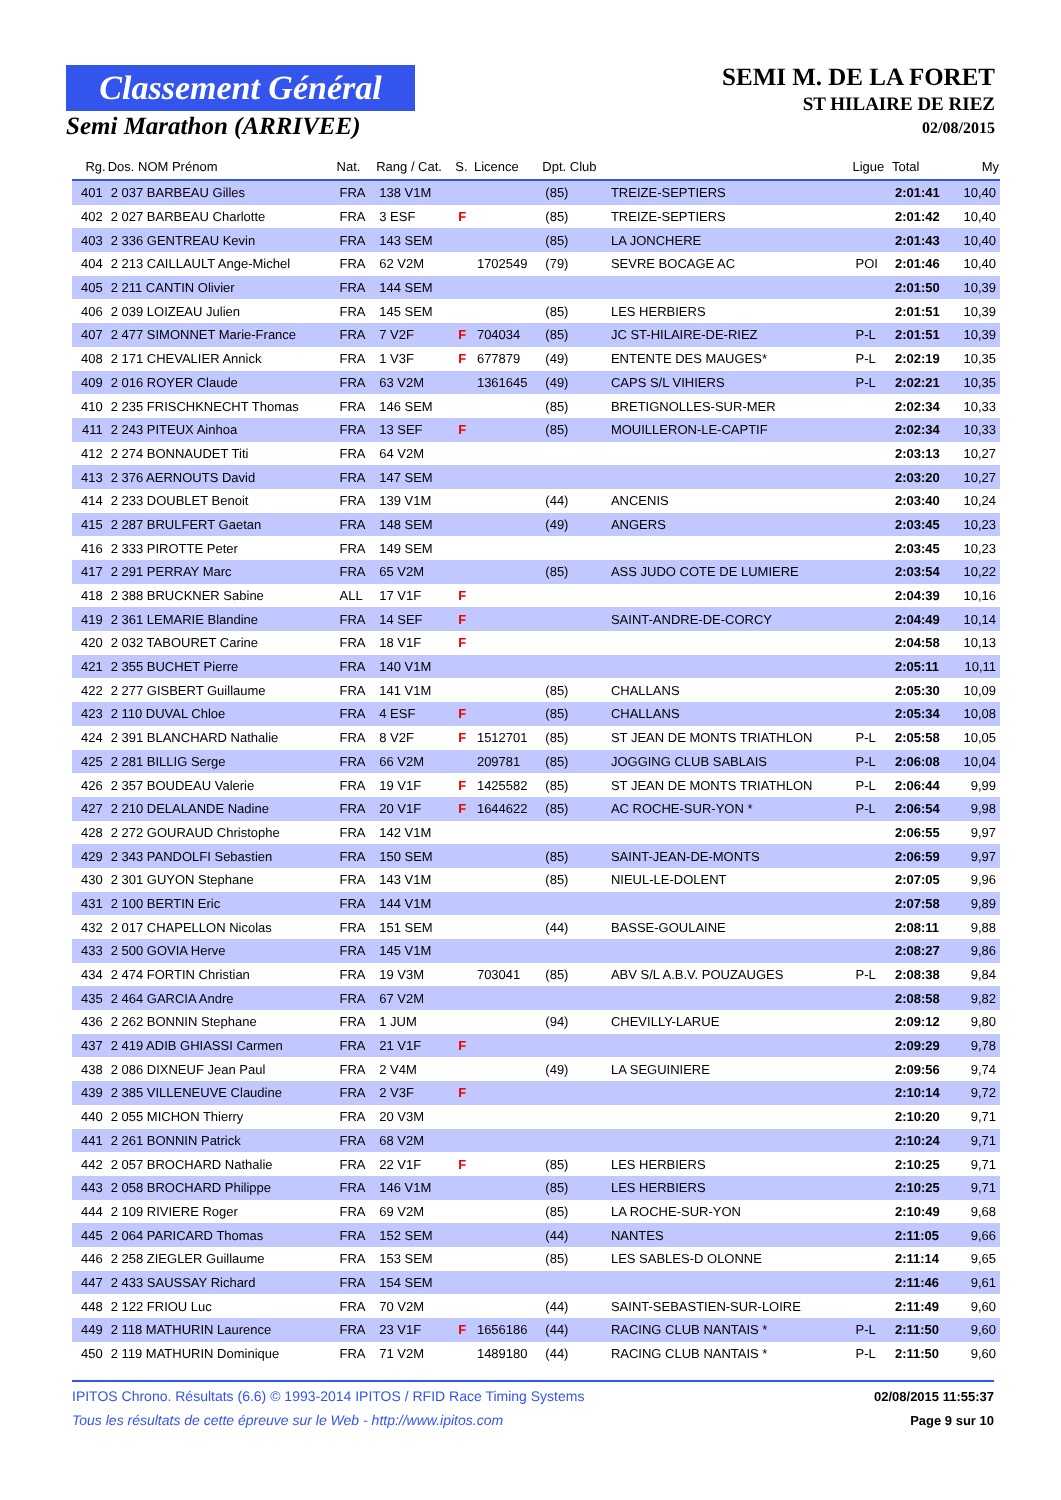Classement Général
Semi Marathon (ARRIVEE)
SEMI M. DE LA FORET
ST HILAIRE DE RIEZ
02/08/2015
| Rg. | Dos. NOM Prénom | Nat. | Rang / Cat. | S. | Licence | Dpt. Club | | Ligue | Total | My |
| --- | --- | --- | --- | --- | --- | --- | --- | --- | --- | --- |
| 401 | 2 037 BARBEAU Gilles | FRA | 138 V1M | | | (85) | TREIZE-SEPTIERS | | 2:01:41 | 10,40 |
| 402 | 2 027 BARBEAU Charlotte | FRA | 3 ESF | F | | (85) | TREIZE-SEPTIERS | | 2:01:42 | 10,40 |
| 403 | 2 336 GENTREAU Kevin | FRA | 143 SEM | | | (85) | LA JONCHERE | | 2:01:43 | 10,40 |
| 404 | 2 213 CAILLAULT Ange-Michel | FRA | 62 V2M | | 1702549 | (79) | SEVRE BOCAGE AC | POI | 2:01:46 | 10,40 |
| 405 | 2 211 CANTIN Olivier | FRA | 144 SEM | | | | | | 2:01:50 | 10,39 |
| 406 | 2 039 LOIZEAU Julien | FRA | 145 SEM | | | (85) | LES HERBIERS | | 2:01:51 | 10,39 |
| 407 | 2 477 SIMONNET Marie-France | FRA | 7 V2F | F | 704034 | (85) | JC ST-HILAIRE-DE-RIEZ | P-L | 2:01:51 | 10,39 |
| 408 | 2 171 CHEVALIER Annick | FRA | 1 V3F | F | 677879 | (49) | ENTENTE DES MAUGES* | P-L | 2:02:19 | 10,35 |
| 409 | 2 016 ROYER Claude | FRA | 63 V2M | | 1361645 | (49) | CAPS S/L VIHIERS | P-L | 2:02:21 | 10,35 |
| 410 | 2 235 FRISCHKNECHT Thomas | FRA | 146 SEM | | | (85) | BRETIGNOLLES-SUR-MER | | 2:02:34 | 10,33 |
| 411 | 2 243 PITEUX Ainhoa | FRA | 13 SEF | F | | (85) | MOUILLERON-LE-CAPTIF | | 2:02:34 | 10,33 |
| 412 | 2 274 BONNAUDET Titi | FRA | 64 V2M | | | | | | 2:03:13 | 10,27 |
| 413 | 2 376 AERNOUTS David | FRA | 147 SEM | | | | | | 2:03:20 | 10,27 |
| 414 | 2 233 DOUBLET Benoit | FRA | 139 V1M | | | (44) | ANCENIS | | 2:03:40 | 10,24 |
| 415 | 2 287 BRULFERT Gaetan | FRA | 148 SEM | | | (49) | ANGERS | | 2:03:45 | 10,23 |
| 416 | 2 333 PIROTTE Peter | FRA | 149 SEM | | | | | | 2:03:45 | 10,23 |
| 417 | 2 291 PERRAY Marc | FRA | 65 V2M | | | (85) | ASS JUDO COTE DE LUMIERE | | 2:03:54 | 10,22 |
| 418 | 2 388 BRUCKNER Sabine | ALL | 17 V1F | F | | | | | 2:04:39 | 10,16 |
| 419 | 2 361 LEMARIE Blandine | FRA | 14 SEF | F | | | SAINT-ANDRE-DE-CORCY | | 2:04:49 | 10,14 |
| 420 | 2 032 TABOURET Carine | FRA | 18 V1F | F | | | | | 2:04:58 | 10,13 |
| 421 | 2 355 BUCHET Pierre | FRA | 140 V1M | | | | | | 2:05:11 | 10,11 |
| 422 | 2 277 GISBERT Guillaume | FRA | 141 V1M | | | (85) | CHALLANS | | 2:05:30 | 10,09 |
| 423 | 2 110 DUVAL Chloe | FRA | 4 ESF | F | | (85) | CHALLANS | | 2:05:34 | 10,08 |
| 424 | 2 391 BLANCHARD Nathalie | FRA | 8 V2F | F | 1512701 | (85) | ST JEAN DE MONTS TRIATHLON | P-L | 2:05:58 | 10,05 |
| 425 | 2 281 BILLIG Serge | FRA | 66 V2M | | 209781 | (85) | JOGGING CLUB SABLAIS | P-L | 2:06:08 | 10,04 |
| 426 | 2 357 BOUDEAU Valerie | FRA | 19 V1F | F | 1425582 | (85) | ST JEAN DE MONTS TRIATHLON | P-L | 2:06:44 | 9,99 |
| 427 | 2 210 DELALANDE Nadine | FRA | 20 V1F | F | 1644622 | (85) | AC ROCHE-SUR-YON * | P-L | 2:06:54 | 9,98 |
| 428 | 2 272 GOURAUD Christophe | FRA | 142 V1M | | | | | | 2:06:55 | 9,97 |
| 429 | 2 343 PANDOLFI Sebastien | FRA | 150 SEM | | | (85) | SAINT-JEAN-DE-MONTS | | 2:06:59 | 9,97 |
| 430 | 2 301 GUYON Stephane | FRA | 143 V1M | | | (85) | NIEUL-LE-DOLENT | | 2:07:05 | 9,96 |
| 431 | 2 100 BERTIN Eric | FRA | 144 V1M | | | | | | 2:07:58 | 9,89 |
| 432 | 2 017 CHAPELLON Nicolas | FRA | 151 SEM | | | (44) | BASSE-GOULAINE | | 2:08:11 | 9,88 |
| 433 | 2 500 GOVIA Herve | FRA | 145 V1M | | | | | | 2:08:27 | 9,86 |
| 434 | 2 474 FORTIN Christian | FRA | 19 V3M | | 703041 | (85) | ABV S/L A.B.V. POUZAUGES | P-L | 2:08:38 | 9,84 |
| 435 | 2 464 GARCIA Andre | FRA | 67 V2M | | | | | | 2:08:58 | 9,82 |
| 436 | 2 262 BONNIN Stephane | FRA | 1 JUM | | | (94) | CHEVILLY-LARUE | | 2:09:12 | 9,80 |
| 437 | 2 419 ADIB GHIASSI Carmen | FRA | 21 V1F | F | | | | | 2:09:29 | 9,78 |
| 438 | 2 086 DIXNEUF Jean Paul | FRA | 2 V4M | | | (49) | LA SEGUINIERE | | 2:09:56 | 9,74 |
| 439 | 2 385 VILLENEUVE Claudine | FRA | 2 V3F | F | | | | | 2:10:14 | 9,72 |
| 440 | 2 055 MICHON Thierry | FRA | 20 V3M | | | | | | 2:10:20 | 9,71 |
| 441 | 2 261 BONNIN Patrick | FRA | 68 V2M | | | | | | 2:10:24 | 9,71 |
| 442 | 2 057 BROCHARD Nathalie | FRA | 22 V1F | F | | (85) | LES HERBIERS | | 2:10:25 | 9,71 |
| 443 | 2 058 BROCHARD Philippe | FRA | 146 V1M | | | (85) | LES HERBIERS | | 2:10:25 | 9,71 |
| 444 | 2 109 RIVIERE Roger | FRA | 69 V2M | | | (85) | LA ROCHE-SUR-YON | | 2:10:49 | 9,68 |
| 445 | 2 064 PARICARD Thomas | FRA | 152 SEM | | | (44) | NANTES | | 2:11:05 | 9,66 |
| 446 | 2 258 ZIEGLER Guillaume | FRA | 153 SEM | | | (85) | LES SABLES-D OLONNE | | 2:11:14 | 9,65 |
| 447 | 2 433 SAUSSAY Richard | FRA | 154 SEM | | | | | | 2:11:46 | 9,61 |
| 448 | 2 122 FRIOU Luc | FRA | 70 V2M | | | (44) | SAINT-SEBASTIEN-SUR-LOIRE | | 2:11:49 | 9,60 |
| 449 | 2 118 MATHURIN Laurence | FRA | 23 V1F | F | 1656186 | (44) | RACING CLUB NANTAIS * | P-L | 2:11:50 | 9,60 |
| 450 | 2 119 MATHURIN Dominique | FRA | 71 V2M | | 1489180 | (44) | RACING CLUB NANTAIS * | P-L | 2:11:50 | 9,60 |
IPITOS Chrono. Résultats (6.6) © 1993-2014 IPITOS / RFID Race Timing Systems 02/08/2015 11:55:37
Tous les résultats de cette épreuve sur le Web - http://www.ipitos.com Page 9 sur 10